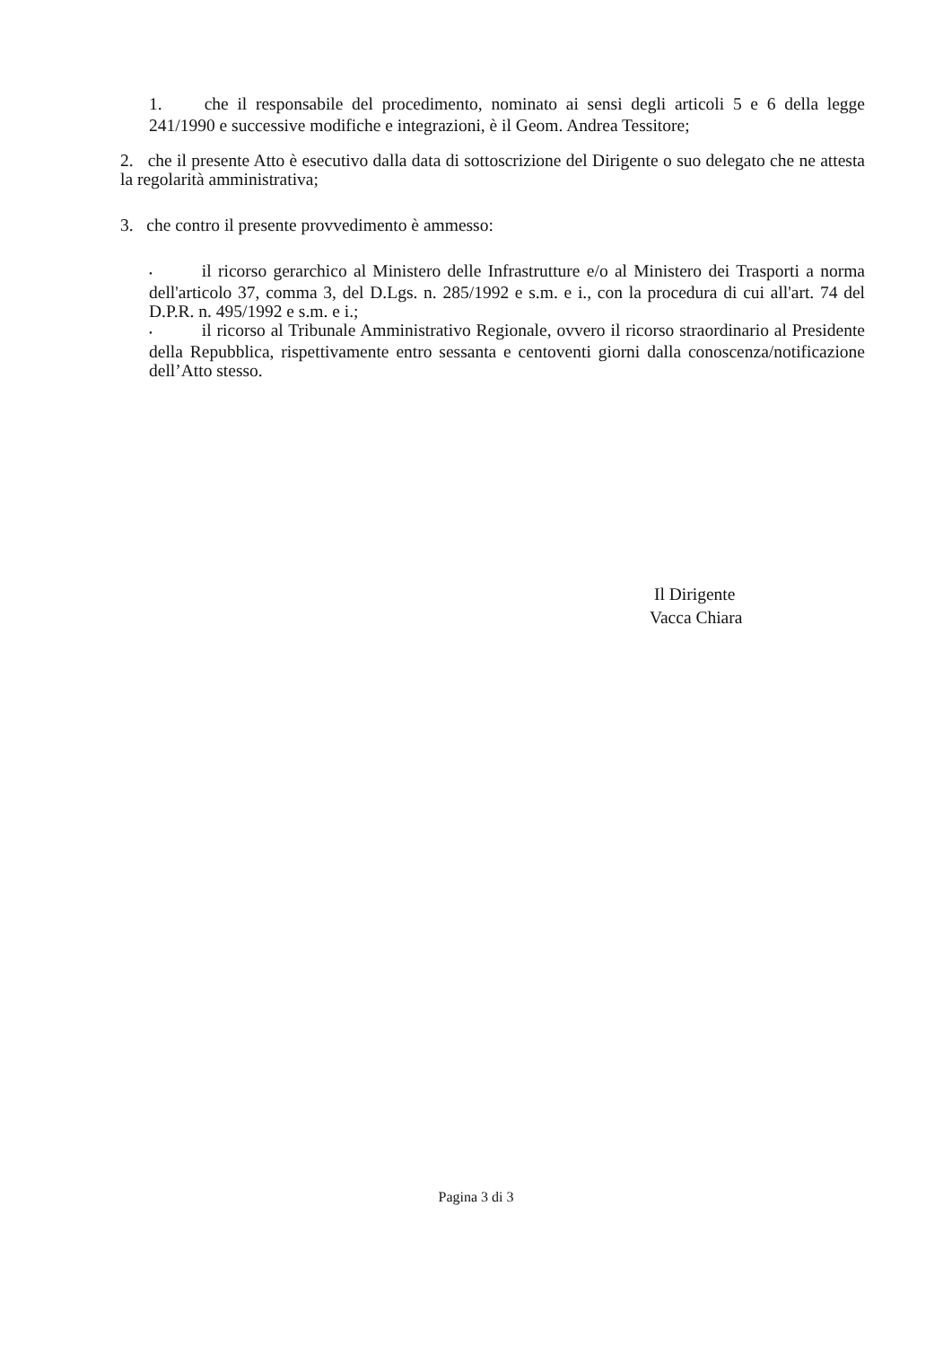1. che il responsabile del procedimento, nominato ai sensi degli articoli 5 e 6 della legge 241/1990 e successive modifiche e integrazioni, è il Geom. Andrea Tessitore;
2. che il presente Atto è esecutivo dalla data di sottoscrizione del Dirigente o suo delegato che ne attesta la regolarità amministrativa;
3. che contro il presente provvedimento è ammesso:
• il ricorso gerarchico al Ministero delle Infrastrutture e/o al Ministero dei Trasporti a norma dell'articolo 37, comma 3, del D.Lgs. n. 285/1992 e s.m. e i., con la procedura di cui all'art. 74 del D.P.R. n. 495/1992 e s.m. e i.;
• il ricorso al Tribunale Amministrativo Regionale, ovvero il ricorso straordinario al Presidente della Repubblica, rispettivamente entro sessanta e centoventi giorni dalla conoscenza/notificazione dell’Atto stesso.
Il Dirigente
Vacca Chiara
Pagina 3 di 3